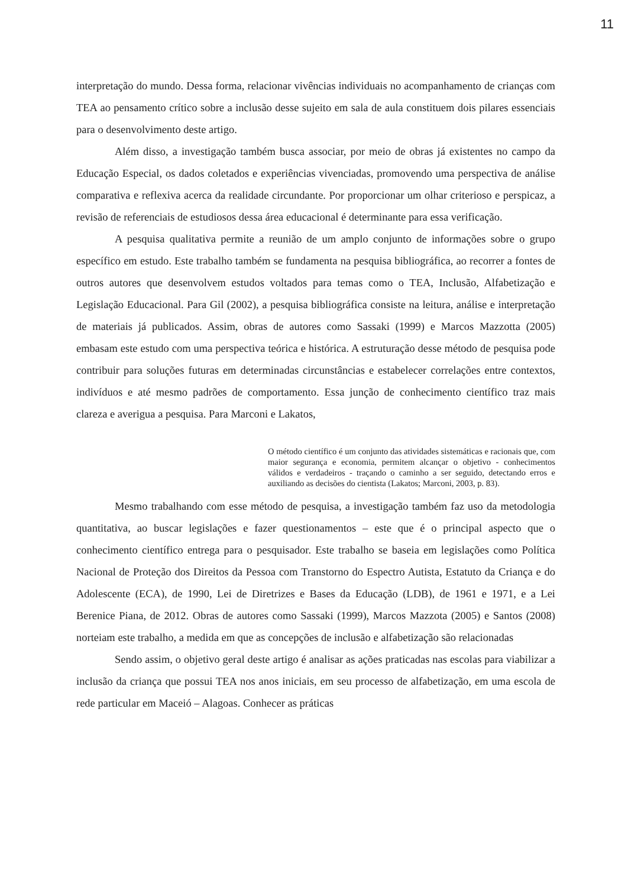11
interpretação do mundo. Dessa forma, relacionar vivências individuais no acompanhamento de crianças com TEA ao pensamento crítico sobre a inclusão desse sujeito em sala de aula constituem dois pilares essenciais para o desenvolvimento deste artigo.
Além disso, a investigação também busca associar, por meio de obras já existentes no campo da Educação Especial, os dados coletados e experiências vivenciadas, promovendo uma perspectiva de análise comparativa e reflexiva acerca da realidade circundante. Por proporcionar um olhar criterioso e perspicaz, a revisão de referenciais de estudiosos dessa área educacional é determinante para essa verificação.
A pesquisa qualitativa permite a reunião de um amplo conjunto de informações sobre o grupo específico em estudo. Este trabalho também se fundamenta na pesquisa bibliográfica, ao recorrer a fontes de outros autores que desenvolvem estudos voltados para temas como o TEA, Inclusão, Alfabetização e Legislação Educacional. Para Gil (2002), a pesquisa bibliográfica consiste na leitura, análise e interpretação de materiais já publicados. Assim, obras de autores como Sassaki (1999) e Marcos Mazzotta (2005) embasam este estudo com uma perspectiva teórica e histórica. A estruturação desse método de pesquisa pode contribuir para soluções futuras em determinadas circunstâncias e estabelecer correlações entre contextos, indivíduos e até mesmo padrões de comportamento. Essa junção de conhecimento científico traz mais clareza e averigua a pesquisa. Para Marconi e Lakatos,
O método científico é um conjunto das atividades sistemáticas e racionais que, com maior segurança e economia, permitem alcançar o objetivo - conhecimentos válidos e verdadeiros - traçando o caminho a ser seguido, detectando erros e auxiliando as decisões do cientista (Lakatos; Marconi, 2003, p. 83).
Mesmo trabalhando com esse método de pesquisa, a investigação também faz uso da metodologia quantitativa, ao buscar legislações e fazer questionamentos – este que é o principal aspecto que o conhecimento científico entrega para o pesquisador. Este trabalho se baseia em legislações como Política Nacional de Proteção dos Direitos da Pessoa com Transtorno do Espectro Autista, Estatuto da Criança e do Adolescente (ECA), de 1990, Lei de Diretrizes e Bases da Educação (LDB), de 1961 e 1971, e a Lei Berenice Piana, de 2012. Obras de autores como Sassaki (1999), Marcos Mazzota (2005) e Santos (2008) norteiam este trabalho, a medida em que as concepções de inclusão e alfabetização são relacionadas
Sendo assim, o objetivo geral deste artigo é analisar as ações praticadas nas escolas para viabilizar a inclusão da criança que possui TEA nos anos iniciais, em seu processo de alfabetização, em uma escola de rede particular em Maceió – Alagoas. Conhecer as práticas